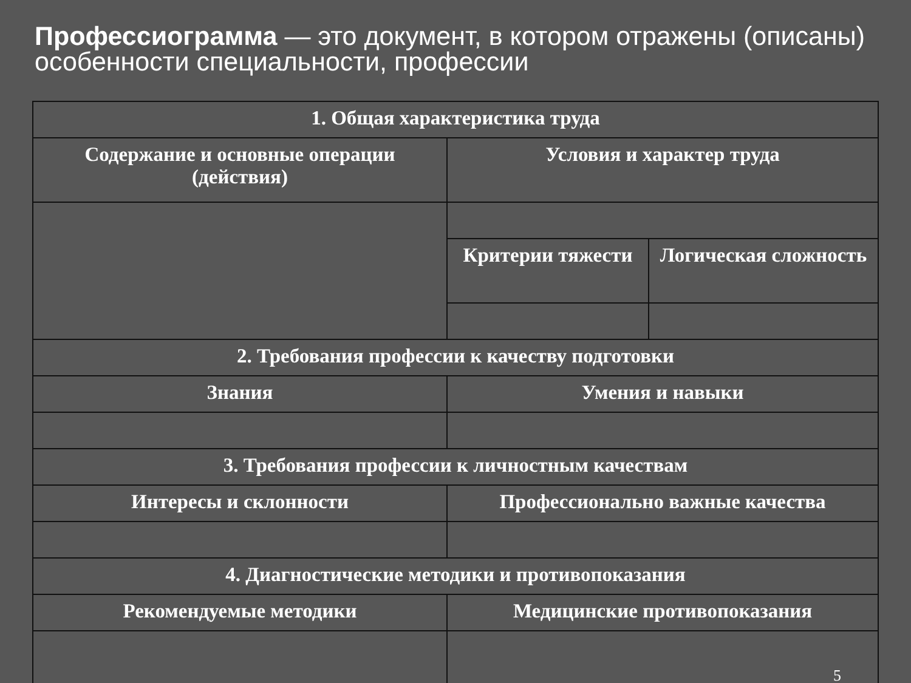Профессиограмма — это документ, в котором отражены (описаны) особенности специальности, профессии
| 1. Общая характеристика труда | | |
| Содержание и основные операции (действия) | Условия и характер труда | |
| | Критерии тяжести | Логическая сложность |
| 2. Требования профессии к качеству подготовки | | |
| Знания | Умения и навыки | |
| 3. Требования профессии к личностным качествам | | |
| Интересы и склонности | Профессионально важные качества | |
| 4. Диагностические методики и противопоказания | | |
| Рекомендуемые методики | Медицинские противопоказания | |
| | 5 | |